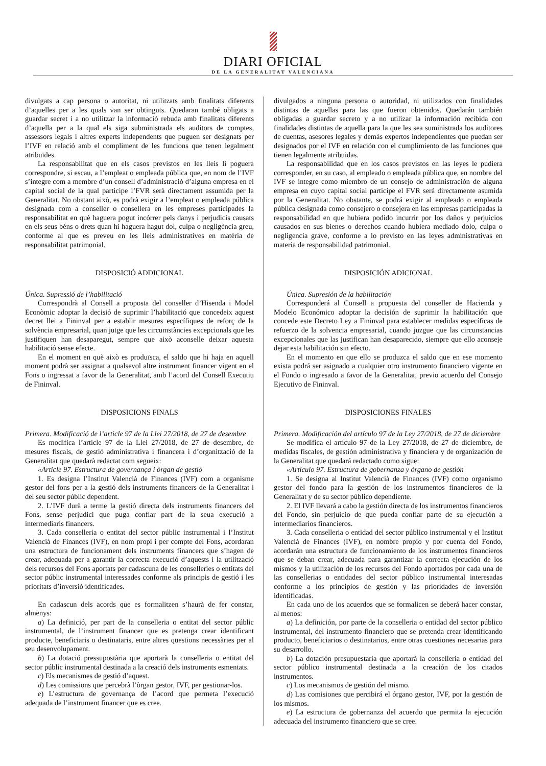DIARI OFICIAL
DE LA GENERALITAT VALENCIANA
divulgats a cap persona o autoritat, ni utilitzats amb finalitats diferents d’aquelles per a les quals van ser obtinguts. Quedaran també obligats a guardar secret i a no utilitzar la informació rebuda amb finalitats diferents d’aquella per a la qual els siga subministrada els auditors de comptes, assessors legals i altres experts independents que puguen ser designats per l’IVF en relació amb el compliment de les funcions que tenen legalment atribuïdes.
La responsabilitat que en els casos previstos en les lleis li poguera correspondre, si escau, a l’empleat o empleada pública que, en nom de l’IVF s’integre com a membre d’un consell d’administració d’alguna empresa en el capital social de la qual participe l’FVR serà directament assumida per la Generalitat. No obstant això, es podrà exigir a l’empleat o empleada pública designada com a conseller o consellera en les empreses participades la responsabilitat en què haguera pogut incórrer pels danys i perjudicis causats en els seus béns o drets quan hi haguera hagut dol, culpa o negligència greu, conforme al que es preveu en les lleis administratives en matèria de responsabilitat patrimonial.
DISPOSICIÓ ADDICIONAL
Única. Supressió de l’habilitació
Correspondrà al Consell a proposta del conseller d’Hisenda i Model Econòmic adoptar la decisió de suprimir l’habilitació que concedeix aquest decret llei a Fininval per a establir mesures específiques de reforç de la solvència empresarial, quan jutge que les circumstàncies excepcionals que les justifiquen han desaparegut, sempre que això aconselle deixar aquesta habilitació sense efecte.
En el moment en què això es produïsca, el saldo que hi haja en aquell moment podrà ser assignat a qualsevol altre instrument financer vigent en el Fons o ingressat a favor de la Generalitat, amb l’acord del Consell Executiu de Fininval.
DISPOSICIONS FINALS
Primera. Modificació de l’article 97 de la Llei 27/2018, de 27 de desembre
Es modifica l’article 97 de la Llei 27/2018, de 27 de desembre, de mesures fiscals, de gestió administrativa i financera i d’organització de la Generalitat que quedarà redactat com segueix:
«Article 97. Estructura de governança i òrgan de gestió
1. Es designa l’Institut Valencià de Finances (IVF) com a organisme gestor del fons per a la gestió dels instruments financers de la Generalitat i del seu sector públic dependent.
2. L’IVF durà a terme la gestió directa dels instruments financers del Fons, sense perjudici que puga confiar part de la seua execució a intermediaris financers.
3. Cada conselleria o entitat del sector públic instrumental i l’Institut Valencià de Finances (IVF), en nom propi i per compte del Fons, acordaran una estructura de funcionament dels instruments financers que s’hagen de crear, adequada per a garantir la correcta execució d’aquests i la utilització dels recursos del Fons aportats per cadascuna de les conselleries o entitats del sector públic instrumental interessades conforme als principis de gestió i les prioritats d’inversió identificades.
En cadascun dels acords que es formalitzen s’haurà de fer constar, almenys:
a) La definició, per part de la conselleria o entitat del sector públic instrumental, de l’instrument financer que es pretenga crear identificant producte, beneficiaris o destinataris, entre altres qüestions necessàries per al seu desenvolupament.
b) La dotació pressupostària que aportarà la conselleria o entitat del sector públic instrumental destinada a la creació dels instruments esmentats.
c) Els mecanismes de gestió d’aquest.
d) Les comissions que percebrà l’òrgan gestor, IVF, per gestionar-los.
e) L’estructura de governança de l’acord que permeta l’execució adequada de l’instrument financer que es cree.
divulgados a ninguna persona o autoridad, ni utilizados con finalidades distintas de aquellas para las que fueron obtenidos. Quedarán también obligadas a guardar secreto y a no utilizar la información recibida con finalidades distintas de aquella para la que les sea suministrada los auditores de cuentas, asesores legales y demás expertos independientes que puedan ser designados por el IVF en relación con el cumplimiento de las funciones que tienen legalmente atribuidas.
La responsabilidad que en los casos previstos en las leyes le pudiera corresponder, en su caso, al empleado o empleada pública que, en nombre del IVF se integre como miembro de un consejo de administración de alguna empresa en cuyo capital social participe el FVR será directamente asumida por la Generalitat. No obstante, se podrá exigir al empleado o empleada pública designada como consejero o consejera en las empresas participadas la responsabilidad en que hubiera podido incurrir por los daños y perjuicios causados en sus bienes o derechos cuando hubiera mediado dolo, culpa o negligencia grave, conforme a lo previsto en las leyes administrativas en materia de responsabilidad patrimonial.
DISPOSICIÓN ADICIONAL
Única. Supresión de la habilitación
Corresponderá al Consell a propuesta del conseller de Hacienda y Modelo Económico adoptar la decisión de suprimir la habilitación que concede este Decreto Ley a Fininval para establecer medidas específicas de refuerzo de la solvencia empresarial, cuando juzgue que las circunstancias excepcionales que las justifican han desaparecido, siempre que ello aconseje dejar esta habilitación sin efecto.
En el momento en que ello se produzca el saldo que en ese momento exista podrá ser asignado a cualquier otro instrumento financiero vigente en el Fondo o ingresado a favor de la Generalitat, previo acuerdo del Consejo Ejecutivo de Fininval.
DISPOSICIONES FINALES
Primera. Modificación del artículo 97 de la Ley 27/2018, de 27 de diciembre
Se modifica el artículo 97 de la Ley 27/2018, de 27 de diciembre, de medidas fiscales, de gestión administrativa y financiera y de organización de la Generalitat que quedará redactado como sigue:
«Artículo 97. Estructura de gobernanza y órgano de gestión
1. Se designa al Institut Valencià de Finances (IVF) como organismo gestor del fondo para la gestión de los instrumentos financieros de la Generalitat y de su sector público dependiente.
2. El IVF llevará a cabo la gestión directa de los instrumentos financieros del Fondo, sin perjuicio de que pueda confiar parte de su ejecución a intermediarios financieros.
3. Cada conselleria o entidad del sector público instrumental y el Institut Valencià de Finances (IVF), en nombre propio y por cuenta del Fondo, acordarán una estructura de funcionamiento de los instrumentos financieros que se deban crear, adecuada para garantizar la correcta ejecución de los mismos y la utilización de los recursos del Fondo aportados por cada una de las consellerias o entidades del sector público instrumental interesadas conforme a los principios de gestión y las prioridades de inversión identificadas.
En cada uno de los acuerdos que se formalicen se deberá hacer constar, al menos:
a) La definición, por parte de la conselleria o entidad del sector público instrumental, del instrumento financiero que se pretenda crear identificando producto, beneficiarios o destinatarios, entre otras cuestiones necesarias para su desarrollo.
b) La dotación presupuestaria que aportará la conselleria o entidad del sector público instrumental destinada a la creación de los citados instrumentos.
c) Los mecanismos de gestión del mismo.
d) Las comisiones que percibirá el órgano gestor, IVF, por la gestión de los mismos.
e) La estructura de gobernanza del acuerdo que permita la ejecución adecuada del instrumento financiero que se cree.